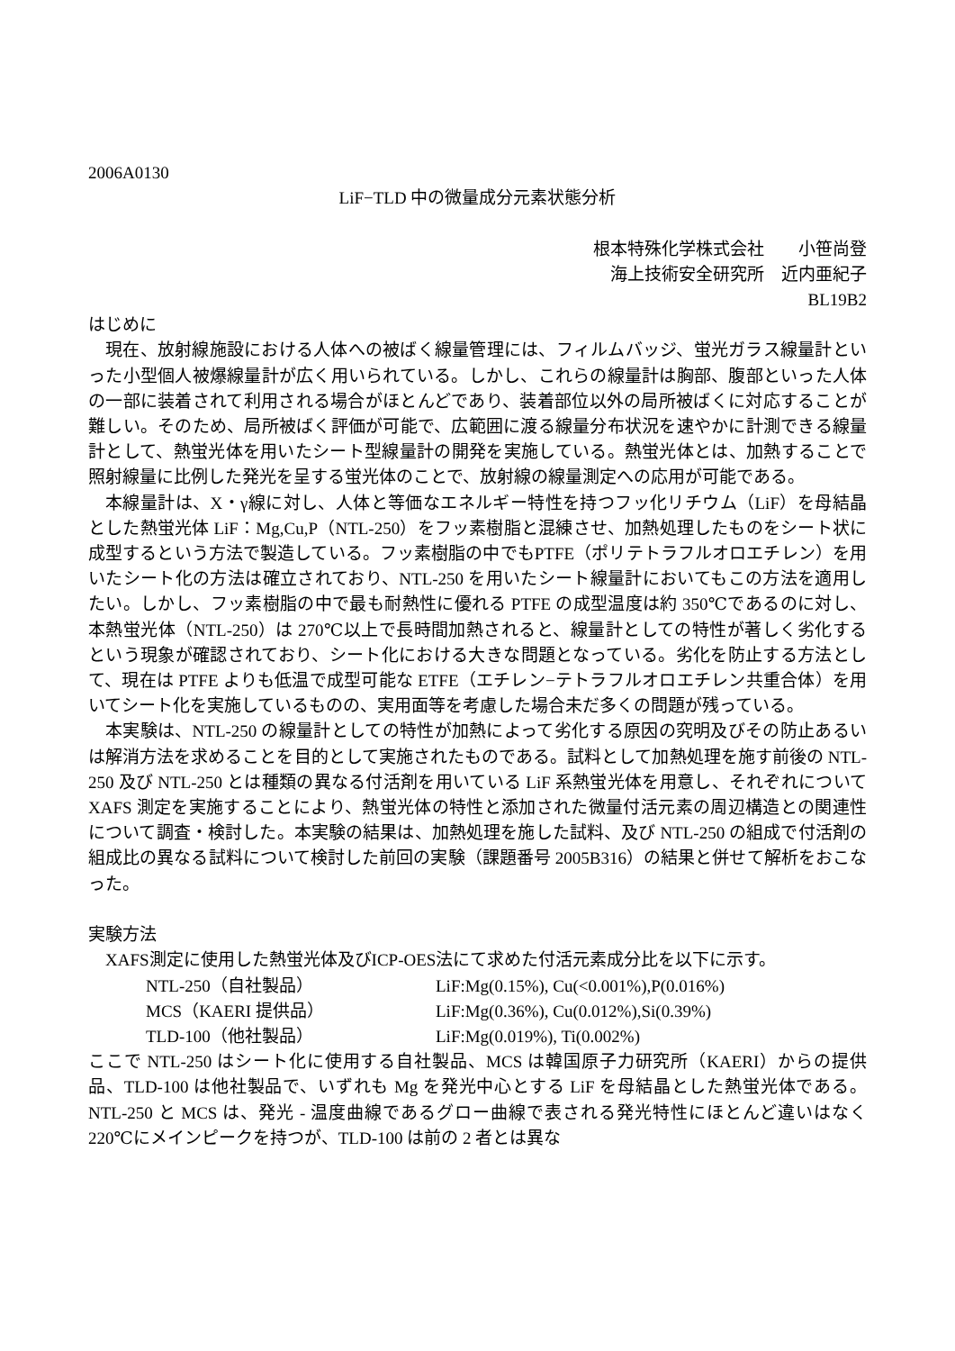2006A0130
LiF−TLD 中の微量成分元素状態分析
根本特殊化学株式会社　　小笹尚登
海上技術安全研究所　近内亜紀子
BL19B2
はじめに
現在、放射線施設における人体への被ばく線量管理には、フィルムバッジ、蛍光ガラス線量計といった小型個人被爆線量計が広く用いられている。しかし、これらの線量計は胸部、腹部といった人体の一部に装着されて利用される場合がほとんどであり、装着部位以外の局所被ばくに対応することが難しい。そのため、局所被ばく評価が可能で、広範囲に渡る線量分布状況を速やかに計測できる線量計として、熱蛍光体を用いたシート型線量計の開発を実施している。熱蛍光体とは、加熱することで照射線量に比例した発光を呈する蛍光体のことで、放射線の線量測定への応用が可能である。
本線量計は、X・γ線に対し、人体と等価なエネルギー特性を持つフッ化リチウム（LiF）を母結晶とした熱蛍光体 LiF：Mg,Cu,P（NTL-250）をフッ素樹脂と混練させ、加熱処理したものをシート状に成型するという方法で製造している。フッ素樹脂の中でもPTFE（ポリテトラフルオロエチレン）を用いたシート化の方法は確立されており、NTL-250 を用いたシート線量計においてもこの方法を適用したい。しかし、フッ素樹脂の中で最も耐熱性に優れる PTFE の成型温度は約 350℃であるのに対し、本熱蛍光体（NTL-250）は 270℃以上で長時間加熱されると、線量計としての特性が著しく劣化するという現象が確認されており、シート化における大きな問題となっている。劣化を防止する方法として、現在は PTFE よりも低温で成型可能な ETFE（エチレン−テトラフルオロエチレン共重合体）を用いてシート化を実施しているものの、実用面等を考慮した場合未だ多くの問題が残っている。
本実験は、NTL-250 の線量計としての特性が加熱によって劣化する原因の究明及びその防止あるいは解消方法を求めることを目的として実施されたものである。試料として加熱処理を施す前後の NTL-250 及び NTL-250 とは種類の異なる付活剤を用いている LiF 系熱蛍光体を用意し、それぞれについて XAFS 測定を実施することにより、熱蛍光体の特性と添加された微量付活元素の周辺構造との関連性について調査・検討した。本実験の結果は、加熱処理を施した試料、及び NTL-250 の組成で付活剤の組成比の異なる試料について検討した前回の実験（課題番号 2005B316）の結果と併せて解析をおこなった。
実験方法
XAFS測定に使用した熱蛍光体及びICP-OES法にて求めた付活元素成分比を以下に示す。
| NTL-250（自社製品） | LiF:Mg(0.15%), Cu(<0.001%),P(0.016%) |
| MCS（KAERI 提供品） | LiF:Mg(0.36%), Cu(0.012%),Si(0.39%) |
| TLD-100（他社製品） | LiF:Mg(0.019%), Ti(0.002%) |
ここで NTL-250 はシート化に使用する自社製品、MCS は韓国原子力研究所（KAERI）からの提供品、TLD-100 は他社製品で、いずれも Mg を発光中心とする LiF を母結晶とした熱蛍光体である。NTL-250 と MCS は、発光 - 温度曲線であるグロー曲線で表される発光特性にほとんど違いはなく 220℃にメインピークを持つが、TLD-100 は前の 2 者とは異な